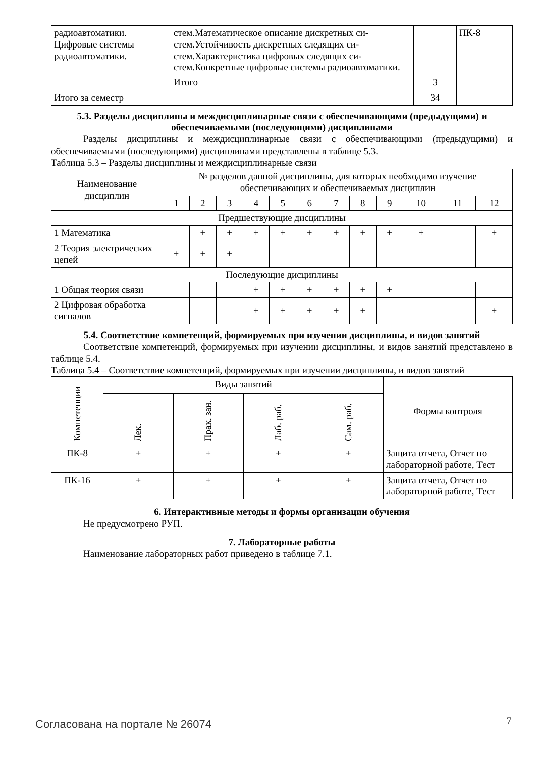| радиоавтоматики. Цифровые системы радиоавтоматики. | стем.Математическое описание дискретных си-стем.Устойчивость дискретных следящих си-стем.Характеристика цифровых следящих си-стем.Конкретные цифровые системы радиоавтоматики. | | ПК-8 |
| | Итого | 3 | |
| Итого за семестр | | 34 | |
5.3. Разделы дисциплины и междисциплинарные связи с обеспечивающими (предыдущими) и обеспечиваемыми (последующими) дисциплинами
Разделы дисциплины и междисциплинарные связи с обеспечивающими (предыдущими) и обеспечиваемыми (последующими) дисциплинами представлены в таблице 5.3.
Таблица 5.3 – Разделы дисциплины и междисциплинарные связи
| Наименование дисциплин | № разделов данной дисциплины, для которых необходимо изучение обеспечивающих и обеспечиваемых дисциплин | | | | | | | | | | | |
| | 1 | 2 | 3 | 4 | 5 | 6 | 7 | 8 | 9 | 10 | 11 | 12 |
| Предшествующие дисциплины | | | | | | | | | | | | |
| 1 Математика | | + | + | + | + | + | + | + | + | + | | + |
| 2 Теория электрических цепей | + | + | + | | | | | | | | | |
| Последующие дисциплины | | | | | | | | | | | | |
| 1 Общая теория связи | | | | + | + | + | + | + | + | | | |
| 2 Цифровая обработка сигналов | | | | + | + | + | + | + | | | | + |
5.4. Соответствие компетенций, формируемых при изучении дисциплины, и видов занятий
Соответствие компетенций, формируемых при изучении дисциплины, и видов занятий представлено в таблице 5.4.
Таблица 5.4 – Соответствие компетенций, формируемых при изучении дисциплины, и видов занятий
| Компетенции | Виды занятий | | | | Формы контроля |
| | Лек. | Прак. зан. | Лаб. раб. | Сам. раб. | |
| ПК-8 | + | + | + | + | Защита отчета, Отчет по лабораторной работе, Тест |
| ПК-16 | + | + | + | + | Защита отчета, Отчет по лабораторной работе, Тест |
6. Интерактивные методы и формы организации обучения
Не предусмотрено РУП.
7. Лабораторные работы
Наименование лабораторных работ приведено в таблице 7.1.
Согласована на портале № 26074 7